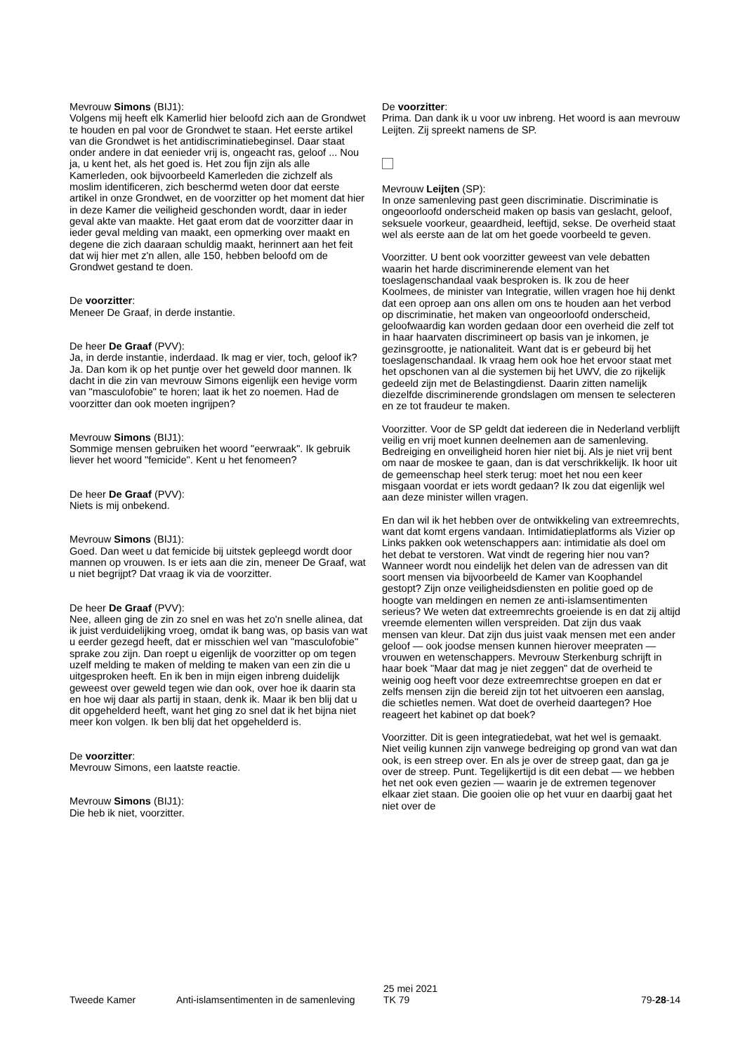Mevrouw Simons (BIJ1):
Volgens mij heeft elk Kamerlid hier beloofd zich aan de Grondwet te houden en pal voor de Grondwet te staan. Het eerste artikel van die Grondwet is het antidiscriminatiebeginsel. Daar staat onder andere in dat eenieder vrij is, ongeacht ras, geloof ... Nou ja, u kent het, als het goed is. Het zou fijn zijn als alle Kamerleden, ook bijvoorbeeld Kamerleden die zichzelf als moslim identificeren, zich beschermd weten door dat eerste artikel in onze Grondwet, en de voorzitter op het moment dat hier in deze Kamer die veiligheid geschonden wordt, daar in ieder geval akte van maakte. Het gaat erom dat de voorzitter daar in ieder geval melding van maakt, een opmerking over maakt en degene die zich daaraan schuldig maakt, herinnert aan het feit dat wij hier met z'n allen, alle 150, hebben beloofd om de Grondwet gestand te doen.
De voorzitter:
Meneer De Graaf, in derde instantie.
De heer De Graaf (PVV):
Ja, in derde instantie, inderdaad. Ik mag er vier, toch, geloof ik? Ja. Dan kom ik op het puntje over het geweld door mannen. Ik dacht in die zin van mevrouw Simons eigenlijk een hevige vorm van "masculofobie" te horen; laat ik het zo noemen. Had de voorzitter dan ook moeten ingrijpen?
Mevrouw Simons (BIJ1):
Sommige mensen gebruiken het woord "eerwraak". Ik gebruik liever het woord "femicide". Kent u het fenomeen?
De heer De Graaf (PVV):
Niets is mij onbekend.
Mevrouw Simons (BIJ1):
Goed. Dan weet u dat femicide bij uitstek gepleegd wordt door mannen op vrouwen. Is er iets aan die zin, meneer De Graaf, wat u niet begrijpt? Dat vraag ik via de voorzitter.
De heer De Graaf (PVV):
Nee, alleen ging de zin zo snel en was het zo'n snelle alinea, dat ik juist verduidelijking vroeg, omdat ik bang was, op basis van wat u eerder gezegd heeft, dat er misschien wel van "masculofobie" sprake zou zijn. Dan roept u eigenlijk de voorzitter op om tegen uzelf melding te maken of melding te maken van een zin die u uitgesproken heeft. En ik ben in mijn eigen inbreng duidelijk geweest over geweld tegen wie dan ook, over hoe ik daarin sta en hoe wij daar als partij in staan, denk ik. Maar ik ben blij dat u dit opgehelderd heeft, want het ging zo snel dat ik het bijna niet meer kon volgen. Ik ben blij dat het opgehelderd is.
De voorzitter:
Mevrouw Simons, een laatste reactie.
Mevrouw Simons (BIJ1):
Die heb ik niet, voorzitter.
De voorzitter:
Prima. Dan dank ik u voor uw inbreng. Het woord is aan mevrouw Leijten. Zij spreekt namens de SP.
Mevrouw Leijten (SP):
In onze samenleving past geen discriminatie. Discriminatie is ongeoorloofd onderscheid maken op basis van geslacht, geloof, seksuele voorkeur, geaardheid, leeftijd, sekse. De overheid staat wel als eerste aan de lat om het goede voorbeeld te geven.
Voorzitter. U bent ook voorzitter geweest van vele debatten waarin het harde discriminerende element van het toeslagenschandaal vaak besproken is. Ik zou de heer Koolmees, de minister van Integratie, willen vragen hoe hij denkt dat een oproep aan ons allen om ons te houden aan het verbod op discriminatie, het maken van ongeoorloofd onderscheid, geloofwaardig kan worden gedaan door een overheid die zelf tot in haar haarvaten discrimineert op basis van je inkomen, je gezinsgrootte, je nationaliteit. Want dat is er gebeurd bij het toeslagenschandaal. Ik vraag hem ook hoe het ervoor staat met het opschonen van al die systemen bij het UWV, die zo rijkelijk gedeeld zijn met de Belastingdienst. Daarin zitten namelijk diezelfde discriminerende grondslagen om mensen te selecteren en ze tot fraudeur te maken.
Voorzitter. Voor de SP geldt dat iedereen die in Nederland verblijft veilig en vrij moet kunnen deelnemen aan de samenleving. Bedreiging en onveiligheid horen hier niet bij. Als je niet vrij bent om naar de moskee te gaan, dan is dat verschrikkelijk. Ik hoor uit de gemeenschap heel sterk terug: moet het nou een keer misgaan voordat er iets wordt gedaan? Ik zou dat eigenlijk wel aan deze minister willen vragen.
En dan wil ik het hebben over de ontwikkeling van extreemrechts, want dat komt ergens vandaan. Intimidatieplatforms als Vizier op Links pakken ook wetenschappers aan: intimidatie als doel om het debat te verstoren. Wat vindt de regering hier nou van? Wanneer wordt nou eindelijk het delen van de adressen van dit soort mensen via bijvoorbeeld de Kamer van Koophandel gestopt? Zijn onze veiligheidsdiensten en politie goed op de hoogte van meldingen en nemen ze anti-islamsentimenten serieus? We weten dat extreemrechts groeiende is en dat zij altijd vreemde elementen willen verspreiden. Dat zijn dus vaak mensen van kleur. Dat zijn dus juist vaak mensen met een ander geloof — ook joodse mensen kunnen hierover meepraten — vrouwen en wetenschappers. Mevrouw Sterkenburg schrijft in haar boek "Maar dat mag je niet zeggen" dat de overheid te weinig oog heeft voor deze extreemrechtse groepen en dat er zelfs mensen zijn die bereid zijn tot het uitvoeren een aanslag, die schietles nemen. Wat doet de overheid daartegen? Hoe reageert het kabinet op dat boek?
Voorzitter. Dit is geen integratiedebat, wat het wel is gemaakt. Niet veilig kunnen zijn vanwege bedreiging op grond van wat dan ook, is een streep over. En als je over de streep gaat, dan ga je over de streep. Punt. Tegelijkertijd is dit een debat — we hebben het net ook even gezien — waarin je de extremen tegenover elkaar ziet staan. Die gooien olie op het vuur en daarbij gaat het niet over de
Tweede Kamer Anti-islamsentimenten in de samenleving
25 mei 2021
TK 79
79-28-14